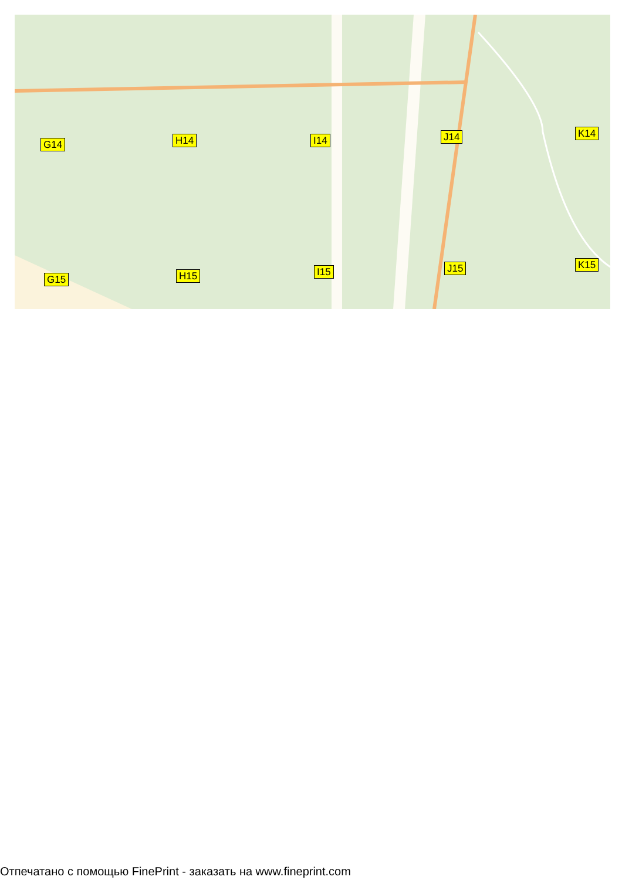G14 H14 I14 J14 K14
G15 H15 I15 J15 K15
Отпечатано с помощью FinePrint - заказать на www.fineprint.com